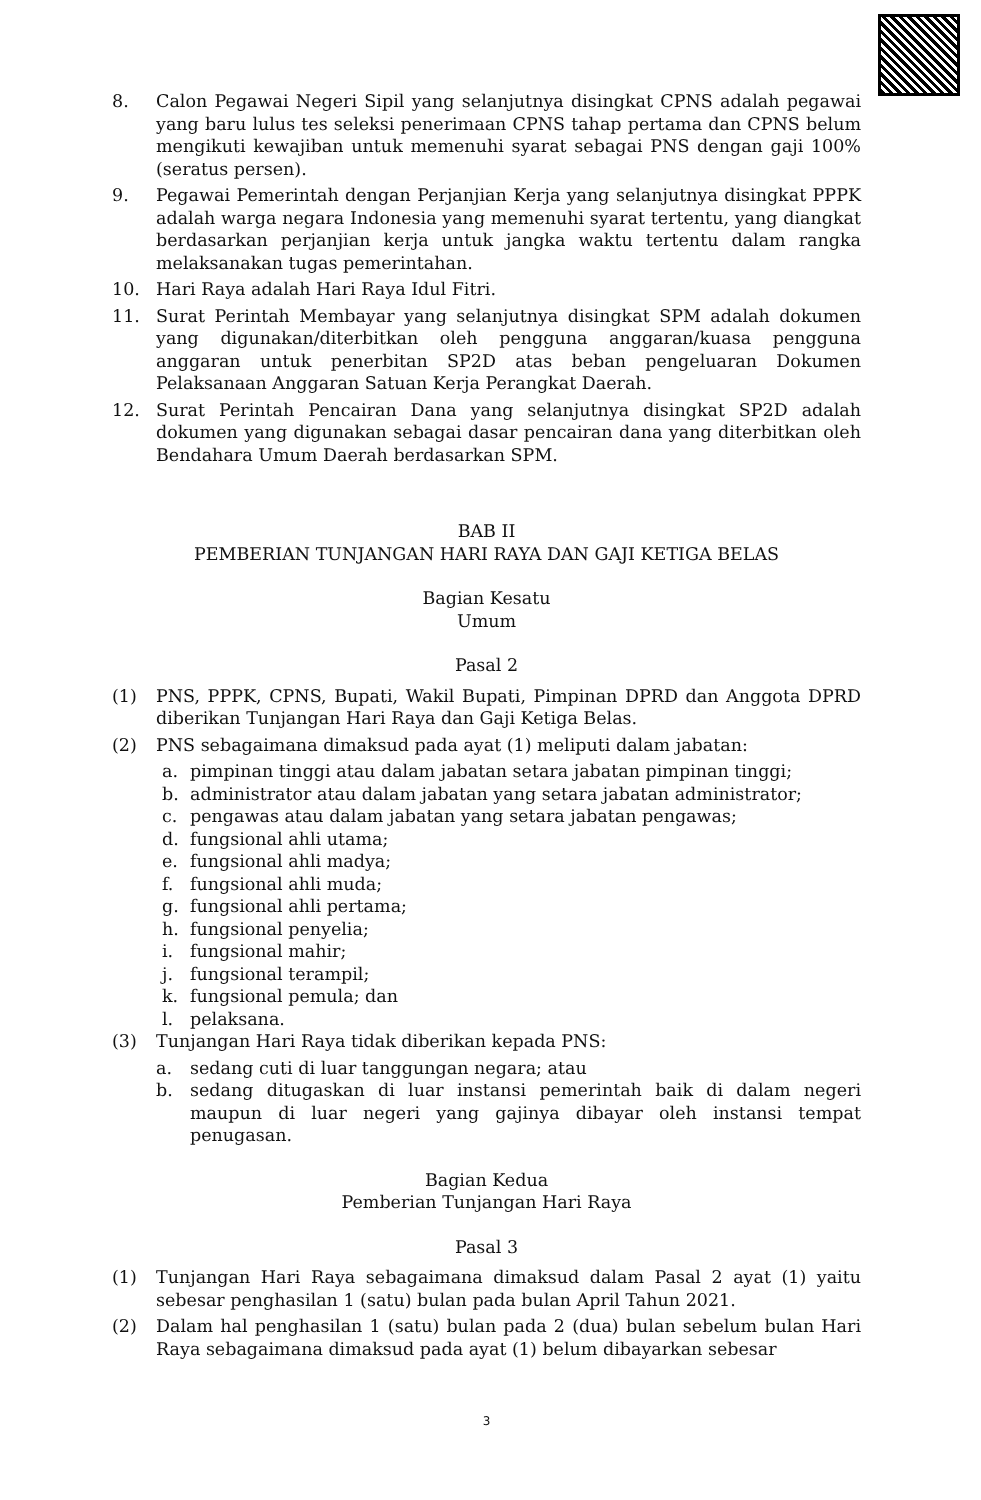8. Calon Pegawai Negeri Sipil yang selanjutnya disingkat CPNS adalah pegawai yang baru lulus tes seleksi penerimaan CPNS tahap pertama dan CPNS belum mengikuti kewajiban untuk memenuhi syarat sebagai PNS dengan gaji 100% (seratus persen).
9. Pegawai Pemerintah dengan Perjanjian Kerja yang selanjutnya disingkat PPPK adalah warga negara Indonesia yang memenuhi syarat tertentu, yang diangkat berdasarkan perjanjian kerja untuk jangka waktu tertentu dalam rangka melaksanakan tugas pemerintahan.
10. Hari Raya adalah Hari Raya Idul Fitri.
11. Surat Perintah Membayar yang selanjutnya disingkat SPM adalah dokumen yang digunakan/diterbitkan oleh pengguna anggaran/kuasa pengguna anggaran untuk penerbitan SP2D atas beban pengeluaran Dokumen Pelaksanaan Anggaran Satuan Kerja Perangkat Daerah.
12. Surat Perintah Pencairan Dana yang selanjutnya disingkat SP2D adalah dokumen yang digunakan sebagai dasar pencairan dana yang diterbitkan oleh Bendahara Umum Daerah berdasarkan SPM.
BAB II
PEMBERIAN TUNJANGAN HARI RAYA DAN GAJI KETIGA BELAS
Bagian Kesatu
Umum
Pasal 2
(1) PNS, PPPK, CPNS, Bupati, Wakil Bupati, Pimpinan DPRD dan Anggota DPRD diberikan Tunjangan Hari Raya dan Gaji Ketiga Belas.
(2) PNS sebagaimana dimaksud pada ayat (1) meliputi dalam jabatan:
a. pimpinan tinggi atau dalam jabatan setara jabatan pimpinan tinggi;
b. administrator atau dalam jabatan yang setara jabatan administrator;
c. pengawas atau dalam jabatan yang setara jabatan pengawas;
d. fungsional ahli utama;
e. fungsional ahli madya;
f. fungsional ahli muda;
g. fungsional ahli pertama;
h. fungsional penyelia;
i. fungsional mahir;
j. fungsional terampil;
k. fungsional pemula; dan
l. pelaksana.
(3) Tunjangan Hari Raya tidak diberikan kepada PNS:
a. sedang cuti di luar tanggungan negara; atau
b. sedang ditugaskan di luar instansi pemerintah baik di dalam negeri maupun di luar negeri yang gajinya dibayar oleh instansi tempat penugasan.
Bagian Kedua
Pemberian Tunjangan Hari Raya
Pasal 3
(1) Tunjangan Hari Raya sebagaimana dimaksud dalam Pasal 2 ayat (1) yaitu sebesar penghasilan 1 (satu) bulan pada bulan April Tahun 2021.
(2) Dalam hal penghasilan 1 (satu) bulan pada 2 (dua) bulan sebelum bulan Hari Raya sebagaimana dimaksud pada ayat (1) belum dibayarkan sebesar
3